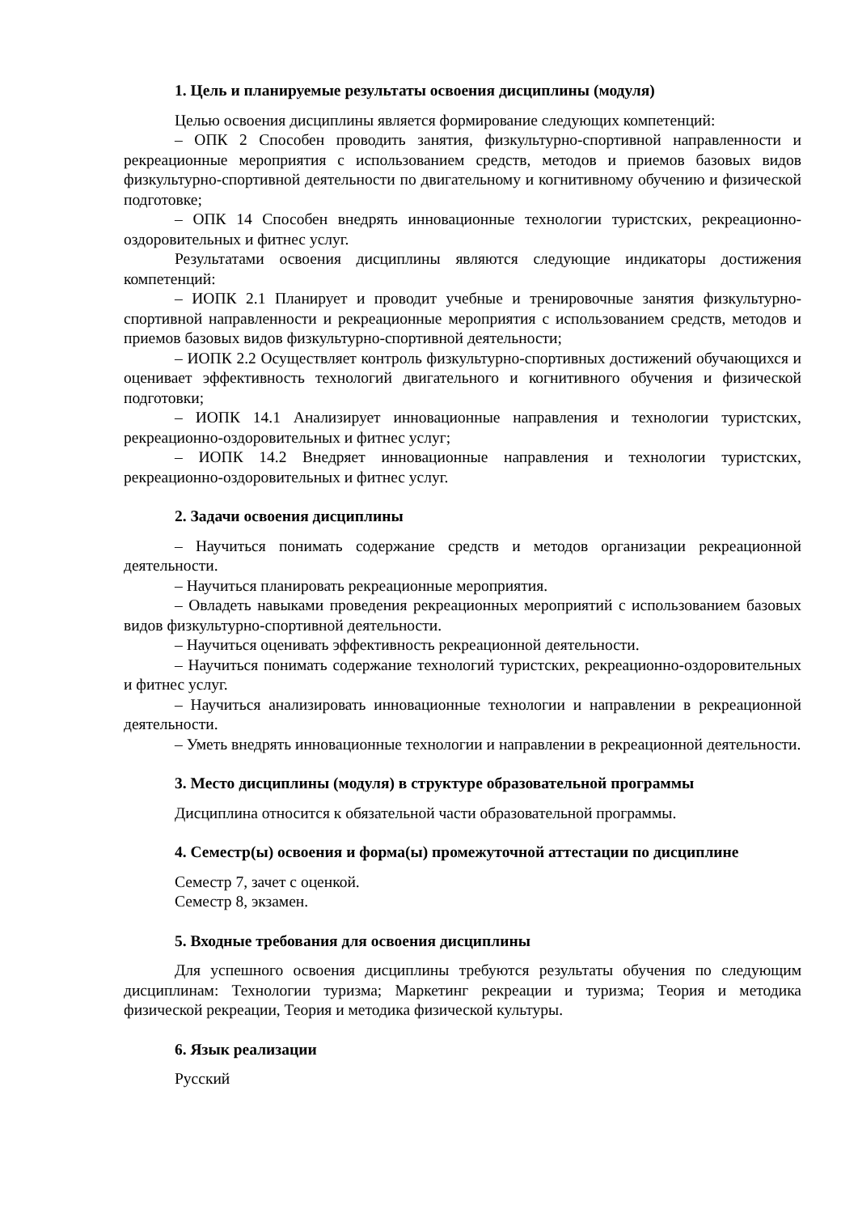1. Цель и планируемые результаты освоения дисциплины (модуля)
Целью освоения дисциплины является формирование следующих компетенций:
– ОПК 2 Способен проводить занятия, физкультурно-спортивной направленности и рекреационные мероприятия с использованием средств, методов и приемов базовых видов физкультурно-спортивной деятельности по двигательному и когнитивному обучению и физической подготовке;
– ОПК 14 Способен внедрять инновационные технологии туристских, рекреационно-оздоровительных и фитнес услуг.
Результатами освоения дисциплины являются следующие индикаторы достижения компетенций:
– ИОПК 2.1 Планирует и проводит учебные и тренировочные занятия физкультурно-спортивной направленности и рекреационные мероприятия с использованием средств, методов и приемов базовых видов физкультурно-спортивной деятельности;
– ИОПК 2.2 Осуществляет контроль физкультурно-спортивных достижений обучающихся и оценивает эффективность технологий двигательного и когнитивного обучения и физической подготовки;
– ИОПК 14.1 Анализирует инновационные направления и технологии туристских, рекреационно-оздоровительных и фитнес услуг;
– ИОПК 14.2 Внедряет инновационные направления и технологии туристских, рекреационно-оздоровительных и фитнес услуг.
2. Задачи освоения дисциплины
– Научиться понимать содержание средств и методов организации рекреационной деятельности.
– Научиться планировать рекреационные мероприятия.
– Овладеть навыками проведения рекреационных мероприятий с использованием базовых видов физкультурно-спортивной деятельности.
– Научиться оценивать эффективность рекреационной деятельности.
– Научиться понимать содержание технологий туристских, рекреационно-оздоровительных и фитнес услуг.
– Научиться анализировать инновационные технологии и направлении в рекреационной деятельности.
– Уметь внедрять инновационные технологии и направлении в рекреационной деятельности.
3. Место дисциплины (модуля) в структуре образовательной программы
Дисциплина относится к обязательной части образовательной программы.
4. Семестр(ы) освоения и форма(ы) промежуточной аттестации по дисциплине
Семестр 7, зачет с оценкой.
Семестр 8, экзамен.
5. Входные требования для освоения дисциплины
Для успешного освоения дисциплины требуются результаты обучения по следующим дисциплинам: Технологии туризма; Маркетинг рекреации и туризма; Теория и методика физической рекреации, Теория и методика физической культуры.
6. Язык реализации
Русский